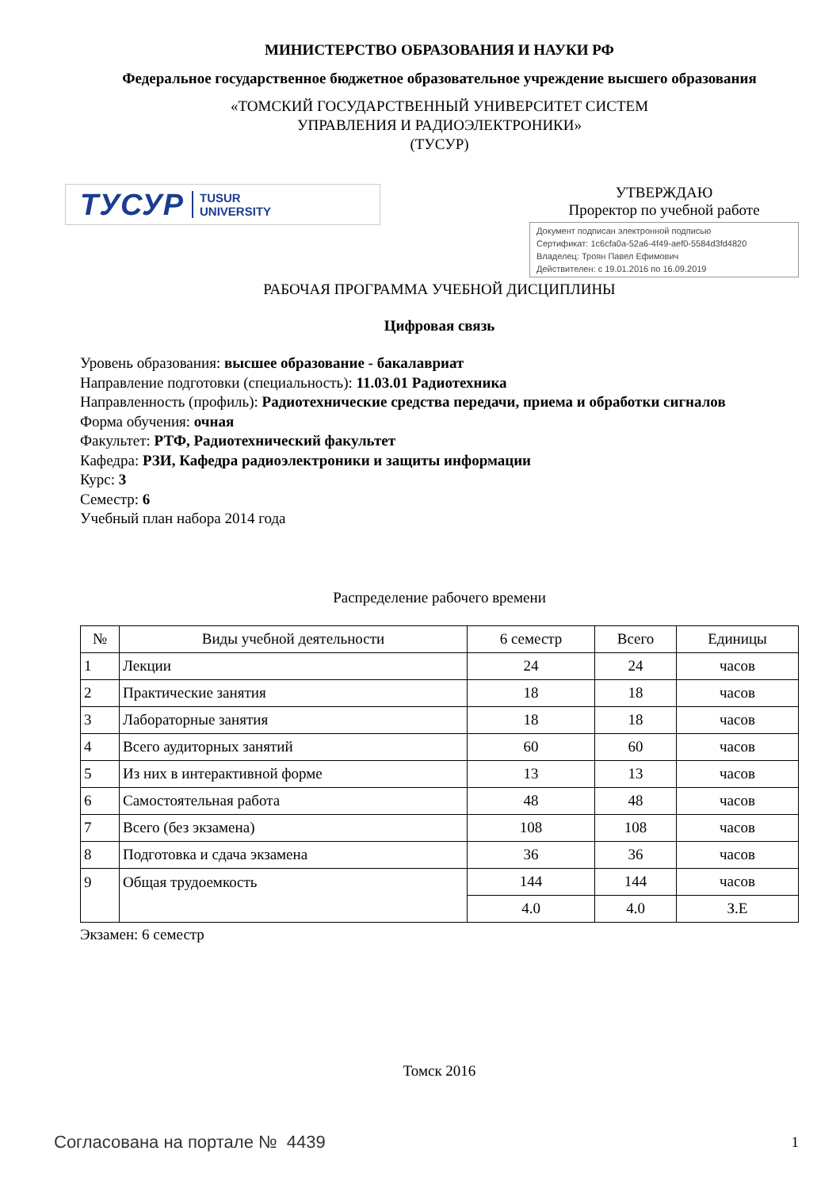МИНИСТЕРСТВО ОБРАЗОВАНИЯ И НАУКИ РФ
Федеральное государственное бюджетное образовательное учреждение высшего образования
«ТОМСКИЙ ГОСУДАРСТВЕННЫЙ УНИВЕРСИТЕТ СИСТЕМ
УПРАВЛЕНИЯ И РАДИОЭЛЕКТРОНИКИ»
(ТУСУР)
ТУСУР TUSUR
UNIVERSITY
УТВЕРЖДАЮ
Проректор по учебной работе
Документ подписан электронной подписью
Сертификат: 1c6cfa0a-52a6-4f49-aef0-5584d3fd4820
Владелец: Троян Павел Ефимович
Действителен: с 19.01.2016 по 16.09.2019
РАБОЧАЯ ПРОГРАММА УЧЕБНОЙ ДИСЦИПЛИНЫ
Цифровая связь
Уровень образования: высшее образование - бакалавриат
Направление подготовки (специальность): 11.03.01 Радиотехника
Направленность (профиль): Радиотехнические средства передачи, приема и обработки сигналов
Форма обучения: очная
Факультет: РТФ, Радиотехнический факультет
Кафедра: РЗИ, Кафедра радиоэлектроники и защиты информации
Курс: 3
Семестр: 6
Учебный план набора 2014 года
Распределение рабочего времени
| № | Виды учебной деятельности | 6 семестр | Всего | Единицы |
| --- | --- | --- | --- | --- |
| 1 | Лекции | 24 | 24 | часов |
| 2 | Практические занятия | 18 | 18 | часов |
| 3 | Лабораторные занятия | 18 | 18 | часов |
| 4 | Всего аудиторных занятий | 60 | 60 | часов |
| 5 | Из них в интерактивной форме | 13 | 13 | часов |
| 6 | Самостоятельная работа | 48 | 48 | часов |
| 7 | Всего (без экзамена) | 108 | 108 | часов |
| 8 | Подготовка и сдача экзамена | 36 | 36 | часов |
| 9 | Общая трудоемкость | 144 | 144 | часов |
| | | 4.0 | 4.0 | З.Е |
Экзамен: 6 семестр
Томск 2016
Согласована на портале № 4439 1